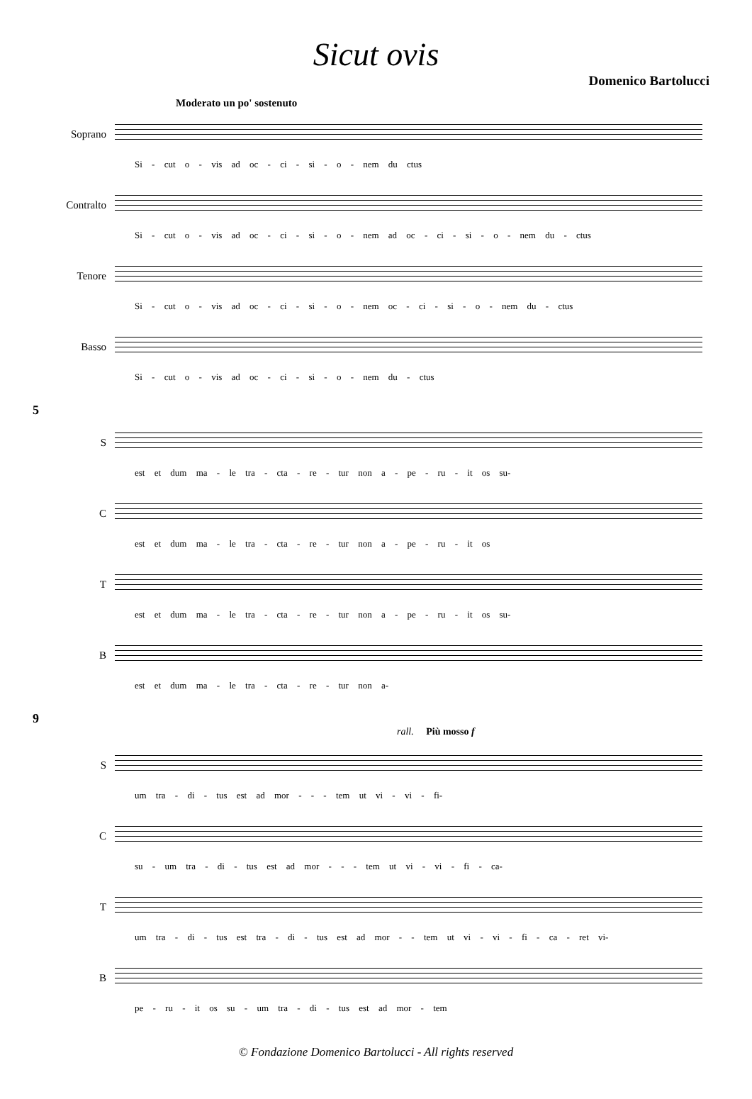Sicut ovis
Domenico Bartolucci
Moderato un po' sostenuto
Soprano
Si - cut o - vis ad oc - ci - si - o - nem du ctus
Contralto
Si - cut o - vis ad oc - ci - si - o - nem ad oc - ci - si - o - nem du - ctus
Tenore
Si - cut o - vis ad oc - ci - si - o - nem oc - ci - si - o - nem du - ctus
Basso
Si - cut o - vis ad oc - ci - si - o - nem du - ctus
5
S
est et dum ma - le tra - cta - re - tur non a - pe - ru - it os su-
C
est et dum ma - le tra - cta - re - tur non a - pe - ru - it os
T
est et dum ma - le tra - cta - re - tur non a - pe - ru - it os su-
B
est et dum ma - le tra - cta - re - tur non a-
9
rall. Più mosso f
S
um tra - di - tus est ad mor - - - tem ut vi - vi - fi-
C
su - um tra - di - tus est ad mor - - - tem ut vi - vi - fi - ca-
T
um tra - di - tus est tra - di - tus est ad mor - - tem ut vi - vi - fi - ca - ret vi-
B
pe - ru - it os su - um tra - di - tus est ad mor - tem
© Fondazione Domenico Bartolucci - All rights reserved